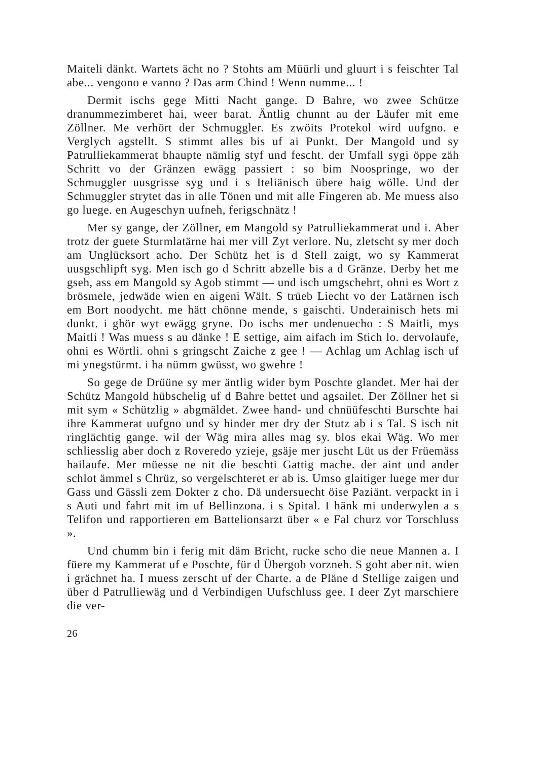Maiteli dänkt. Wartets ächt no ? Stohts am Müürli und gluurt i s feischter Tal abe... vengono e vanno ? Das arm Chind ! Wenn numme... !
Dermit ischs gege Mitti Nacht gange. D Bahre, wo zwee Schütze dranummezimberet hai, weer barat. Äntlig chunnt au der Läufer mit eme Zöllner. Me verhört der Schmuggler. Es zwöits Protekol wird uufgno. e Verglych agstellt. S stimmt alles bis uf ai Punkt. Der Mangold und sy Patrulliekammerat bhaupte nämlig styf und fescht. der Umfall sygi öppe zäh Schritt vo der Gränzen ewägg passiert : so bim Noospringe, wo der Schmuggler uusgrisse syg und i s Iteliänisch übere haig wölle. Und der Schmuggler strytet das in alle Tönen und mit alle Fingeren ab. Me muess also go luege. en Augeschyn uufneh, ferigschnätz !
Mer sy gange, der Zöllner, em Mangold sy Patrulliekammerat und i. Aber trotz der guete Sturmlatärne hai mer vill Zyt verlore. Nu, zletscht sy mer doch am Unglücksort acho. Der Schütz het is d Stell zaigt, wo sy Kammerat uusgschlipft syg. Men isch go d Schritt abzelle bis a d Gränze. Derby het me gseh, ass em Mangold sy Agob stimmt — und isch umgschehrt, ohni es Wort z brösmele, jedwäde wien en aigeni Wält. S trüeb Liecht vo der Latärnen isch em Bort noodycht. me hätt chönne mende, s gaischti. Underainisch hets mi dunkt. i ghör wyt ewägg gryne. Do ischs mer undenuecho : S Maitli, mys Maitli ! Was muess s au dänke ! E settige, aim aifach im Stich lo. dervolaufe, ohni es Wörtli. ohni s gringscht Zaiche z gee ! — Achlag um Achlag isch uf mi ynegstürmt. i ha nümm gwüsst, wo gwehre !
So gege de Drüüne sy mer äntlig wider bym Poschte glandet. Mer hai der Schütz Mangold hübschelig uf d Bahre bettet und agsailet. Der Zöllner het si mit sym « Schützlig » abgmäldet. Zwee hand- und chnüüfeschti Burschte hai ihre Kammerat uufgno und sy hinder mer dry der Stutz ab i s Tal. S isch nit ringlächtig gange. wil der Wäg mira alles mag sy. blos ekai Wäg. Wo mer schliesslig aber doch z Roveredo yzieje, gsäje mer juscht Lüt us der Früemäss hailaufe. Mer müesse ne nit die beschti Gattig mache. der aint und ander schlot ämmel s Chrüz, so vergelschteret er ab is. Umso glaitiger luege mer dur Gass und Gässli zem Dokter z cho. Dä undersuecht öise Paziänt. verpackt in i s Auti und fahrt mit im uf Bellinzona. i s Spital. I hänk mi underwylen a s Telifon und rapportieren em Battelionsarzt über « e Fal churz vor Torschluss ».
Und chumm bin i ferig mit däm Bricht, rucke scho die neue Mannen a. I füere my Kammerat uf e Poschte, für d Übergob vorzneh. S goht aber nit. wien i grächnet ha. I muess zerscht uf der Charte. a de Pläne d Stellige zaigen und über d Patrulliewäg und d Verbindigen Uufschluss gee. I deer Zyt marschiere die ver-
26